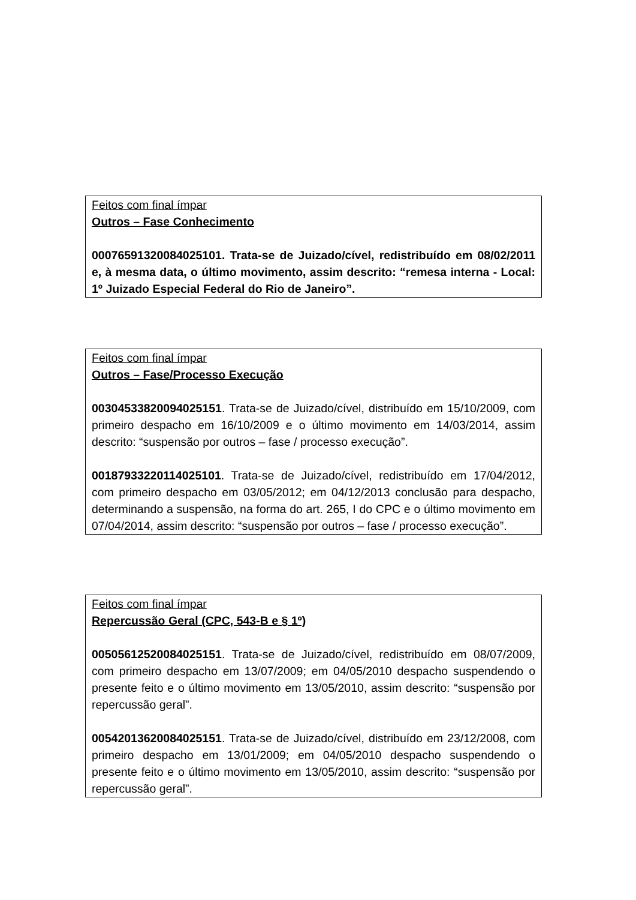Feitos com final ímpar
Outros – Fase Conhecimento
00076591320084025101. Trata-se de Juizado/cível, redistribuído em 08/02/2011 e, à mesma data, o último movimento, assim descrito: “remesa interna - Local: 1º Juizado Especial Federal do Rio de Janeiro”.
Feitos com final ímpar
Outros – Fase/Processo Execução
00304533820094025151. Trata-se de Juizado/cível, distribuído em 15/10/2009, com primeiro despacho em 16/10/2009 e o último movimento em 14/03/2014, assim descrito: “suspensão por outros – fase / processo execução”.
00187933220114025101. Trata-se de Juizado/cível, redistribuído em 17/04/2012, com primeiro despacho em 03/05/2012; em 04/12/2013 conclusão para despacho, determinando a suspensão, na forma do art. 265, I do CPC e o último movimento em 07/04/2014, assim descrito: “suspensão por outros – fase / processo execução”.
Feitos com final ímpar
Repercussão Geral (CPC, 543-B e § 1º)
00505612520084025151. Trata-se de Juizado/cível, redistribuído em 08/07/2009, com primeiro despacho em 13/07/2009; em 04/05/2010 despacho suspendendo o presente feito e o último movimento em 13/05/2010, assim descrito: “suspensão por repercussão geral”.
00542013620084025151. Trata-se de Juizado/cível, distribuído em 23/12/2008, com primeiro despacho em 13/01/2009; em 04/05/2010 despacho suspendendo o presente feito e o último movimento em 13/05/2010, assim descrito: “suspensão por repercussão geral”.